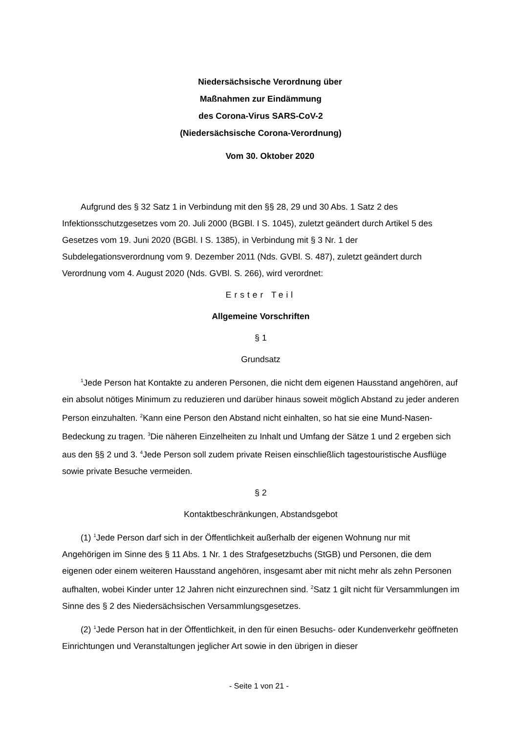Niedersächsische Verordnung über
Maßnahmen zur Eindämmung
des Corona-Virus SARS-CoV-2
(Niedersächsische Corona-Verordnung)
Vom 30. Oktober 2020
Aufgrund des § 32 Satz 1 in Verbindung mit den §§ 28, 29 und 30 Abs. 1 Satz 2 des Infektionsschutzgesetzes vom 20. Juli 2000 (BGBl. I S. 1045), zuletzt geändert durch Artikel 5 des Gesetzes vom 19. Juni 2020 (BGBl. I S. 1385), in Verbindung mit § 3 Nr. 1 der Subdelegationsverordnung vom 9. Dezember 2011 (Nds. GVBl. S. 487), zuletzt geändert durch Verordnung vom 4. August 2020 (Nds. GVBl. S. 266), wird verordnet:
Erster Teil
Allgemeine Vorschriften
§ 1
Grundsatz
<sup>1</sup> Jede Person hat Kontakte zu anderen Personen, die nicht dem eigenen Hausstand angehören, auf ein absolut nötiges Minimum zu reduzieren und darüber hinaus soweit möglich Abstand zu jeder anderen Person einzuhalten. <sup>2</sup>Kann eine Person den Abstand nicht einhalten, so hat sie eine Mund-Nasen-Bedeckung zu tragen. <sup>3</sup>Die näheren Einzelheiten zu Inhalt und Umfang der Sätze 1 und 2 ergeben sich aus den §§ 2 und 3. <sup>4</sup>Jede Person soll zudem private Reisen einschließlich tagestouristische Ausflüge sowie private Besuche vermeiden.
§ 2
Kontaktbeschränkungen, Abstandsgebot
(1) <sup>1</sup>Jede Person darf sich in der Öffentlichkeit außerhalb der eigenen Wohnung nur mit Angehörigen im Sinne des § 11 Abs. 1 Nr. 1 des Strafgesetzbuchs (StGB) und Personen, die dem eigenen oder einem weiteren Hausstand angehören, insgesamt aber mit nicht mehr als zehn Personen aufhalten, wobei Kinder unter 12 Jahren nicht einzurechnen sind. <sup>2</sup>Satz 1 gilt nicht für Versammlungen im Sinne des § 2 des Niedersächsischen Versammlungsgesetzes.
(2) <sup>1</sup>Jede Person hat in der Öffentlichkeit, in den für einen Besuchs- oder Kundenverkehr geöffneten Einrichtungen und Veranstaltungen jeglicher Art sowie in den übrigen in dieser
- Seite 1 von 21 -